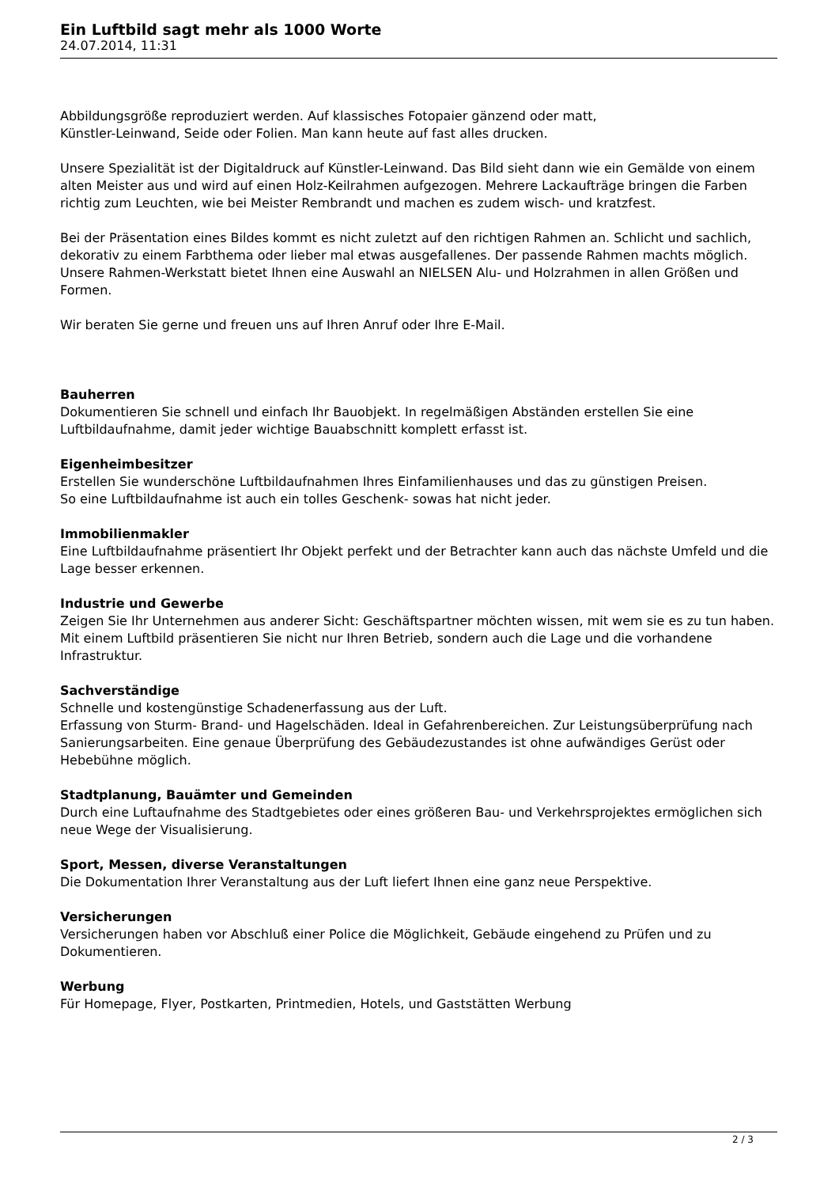Ein Luftbild sagt mehr als 1000 Worte
24.07.2014, 11:31
Abbildungsgröße reproduziert werden. Auf klassisches Fotopaier gänzend oder matt,
Künstler-Leinwand, Seide oder Folien. Man kann heute auf fast alles drucken.
Unsere Spezialität ist der Digitaldruck auf Künstler-Leinwand. Das Bild sieht dann wie ein Gemälde von einem alten Meister aus und wird auf einen Holz-Keilrahmen aufgezogen. Mehrere Lackaufträge bringen die Farben richtig zum Leuchten, wie bei Meister Rembrandt und machen es zudem wisch- und kratzfest.
Bei der Präsentation eines Bildes kommt es nicht zuletzt auf den richtigen Rahmen an. Schlicht und sachlich, dekorativ zu einem Farbthema oder lieber mal etwas ausgefallenes. Der passende Rahmen machts möglich. Unsere Rahmen-Werkstatt bietet Ihnen eine Auswahl an NIELSEN Alu- und Holzrahmen in allen Größen und Formen.
Wir beraten Sie gerne und freuen uns auf Ihren Anruf oder Ihre E-Mail.
Bauherren
Dokumentieren Sie schnell und einfach Ihr Bauobjekt. In regelmäßigen Abständen erstellen Sie eine Luftbildaufnahme, damit jeder wichtige Bauabschnitt komplett erfasst ist.
Eigenheimbesitzer
Erstellen Sie wunderschöne Luftbildaufnahmen Ihres Einfamilienhauses und das zu günstigen Preisen.
So eine Luftbildaufnahme ist auch ein tolles Geschenk- sowas hat nicht jeder.
Immobilienmakler
Eine Luftbildaufnahme präsentiert Ihr Objekt perfekt und der Betrachter kann auch das nächste Umfeld und die Lage besser erkennen.
Industrie und Gewerbe
Zeigen Sie Ihr Unternehmen aus anderer Sicht: Geschäftspartner möchten wissen, mit wem sie es zu tun haben. Mit einem Luftbild präsentieren Sie nicht nur Ihren Betrieb, sondern auch die Lage und die vorhandene Infrastruktur.
Sachverständige
Schnelle und kostengünstige Schadenerfassung aus der Luft.
Erfassung von Sturm- Brand- und Hagelschäden. Ideal in Gefahrenbereichen. Zur Leistungsüberprüfung nach Sanierungsarbeiten. Eine genaue Überprüfung des Gebäudezustandes ist ohne aufwändiges Gerüst oder Hebebühne möglich.
Stadtplanung, Bauämter und Gemeinden
Durch eine Luftaufnahme des Stadtgebietes oder eines größeren Bau- und Verkehrsprojektes ermöglichen sich neue Wege der Visualisierung.
Sport, Messen, diverse Veranstaltungen
Die Dokumentation Ihrer Veranstaltung aus der Luft liefert Ihnen eine ganz neue Perspektive.
Versicherungen
Versicherungen haben vor Abschluß einer Police die Möglichkeit, Gebäude eingehend zu Prüfen und zu Dokumentieren.
Werbung
Für Homepage, Flyer, Postkarten, Printmedien, Hotels, und Gaststätten Werbung
2 / 3